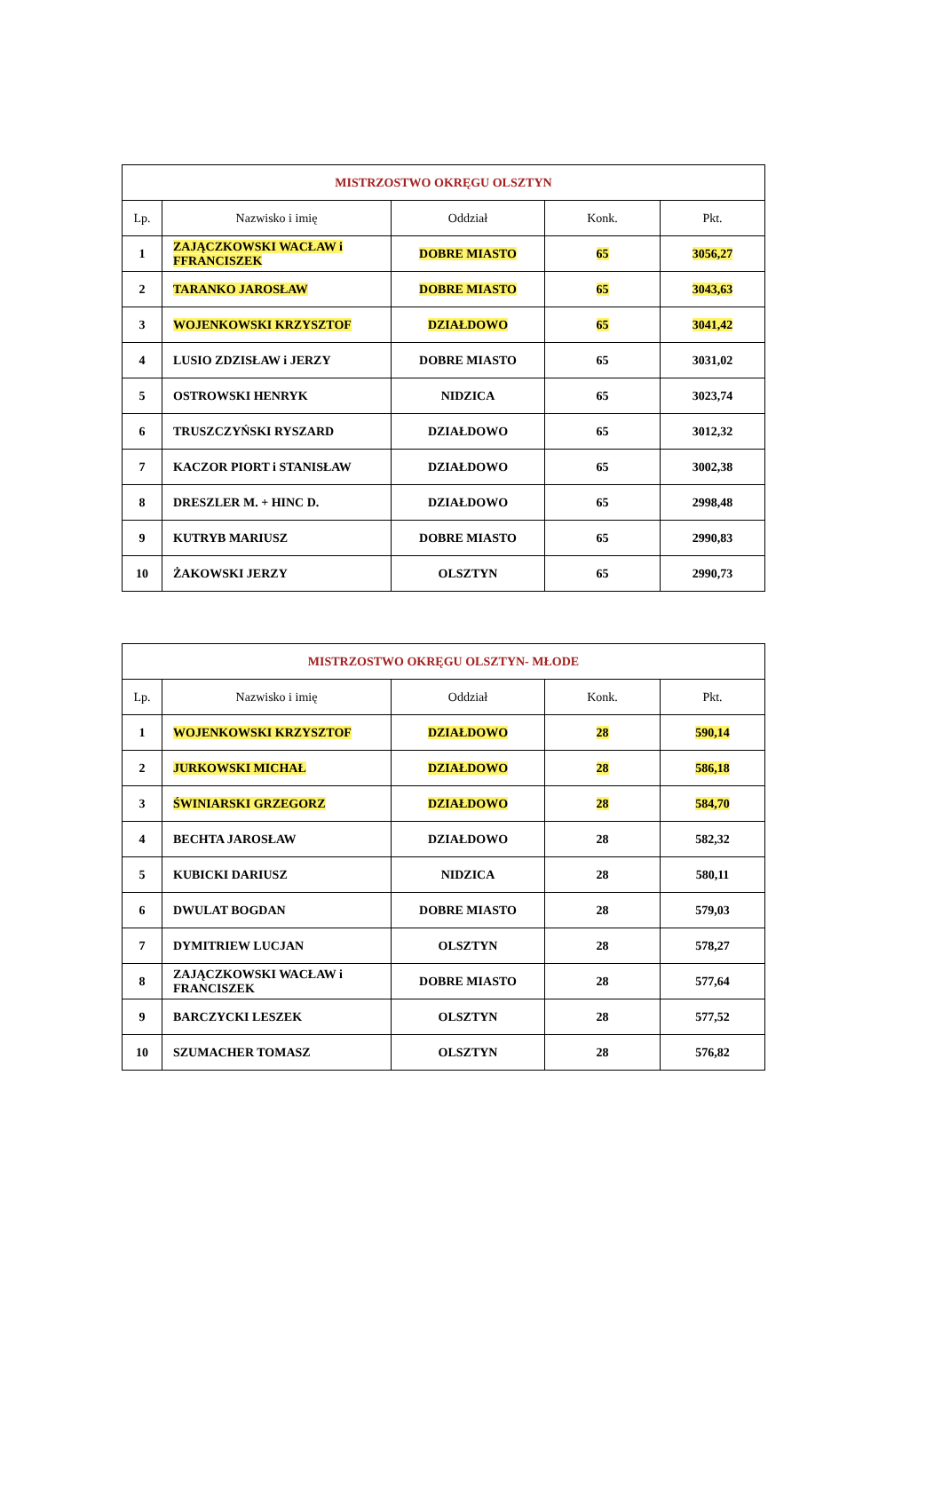| MISTRZOSTWO OKRĘGU OLSZTYN | | | | |
| --- | --- | --- | --- | --- |
| Lp. | Nazwisko i imię | Oddział | Konk. | Pkt. |
| 1 | ZAJĄCZKOWSKI WACŁAW i FFRANCISZEK | DOBRE MIASTO | 65 | 3056,27 |
| 2 | TARANKO JAROSŁAW | DOBRE MIASTO | 65 | 3043,63 |
| 3 | WOJENKOWSKI KRZYSZTOF | DZIAŁDOWO | 65 | 3041,42 |
| 4 | LUSIO ZDZISŁAW i JERZY | DOBRE MIASTO | 65 | 3031,02 |
| 5 | OSTROWSKI HENRYK | NIDZICA | 65 | 3023,74 |
| 6 | TRUSZCZYŃSKI RYSZARD | DZIAŁDOWO | 65 | 3012,32 |
| 7 | KACZOR PIORT i STANISŁAW | DZIAŁDOWO | 65 | 3002,38 |
| 8 | DRESZLER M. + HINC D. | DZIAŁDOWO | 65 | 2998,48 |
| 9 | KUTRYB MARIUSZ | DOBRE MIASTO | 65 | 2990,83 |
| 10 | ŻAKOWSKI JERZY | OLSZTYN | 65 | 2990,73 |
| MISTRZOSTWO OKRĘGU OLSZTYN- MŁODE | | | | |
| --- | --- | --- | --- | --- |
| Lp. | Nazwisko i imię | Oddział | Konk. | Pkt. |
| 1 | WOJENKOWSKI KRZYSZTOF | DZIAŁDOWO | 28 | 590,14 |
| 2 | JURKOWSKI MICHAŁ | DZIAŁDOWO | 28 | 586,18 |
| 3 | ŚWINIARSKI GRZEGORZ | DZIAŁDOWO | 28 | 584,70 |
| 4 | BECHTA JAROSŁAW | DZIAŁDOWO | 28 | 582,32 |
| 5 | KUBICKI DARIUSZ | NIDZICA | 28 | 580,11 |
| 6 | DWULAT BOGDAN | DOBRE MIASTO | 28 | 579,03 |
| 7 | DYMITRIEW LUCJAN | OLSZTYN | 28 | 578,27 |
| 8 | ZAJĄCZKOWSKI WACŁAW i FRANCISZEK | DOBRE MIASTO | 28 | 577,64 |
| 9 | BARCZYCKI LESZEK | OLSZTYN | 28 | 577,52 |
| 10 | SZUMACHER TOMASZ | OLSZTYN | 28 | 576,82 |